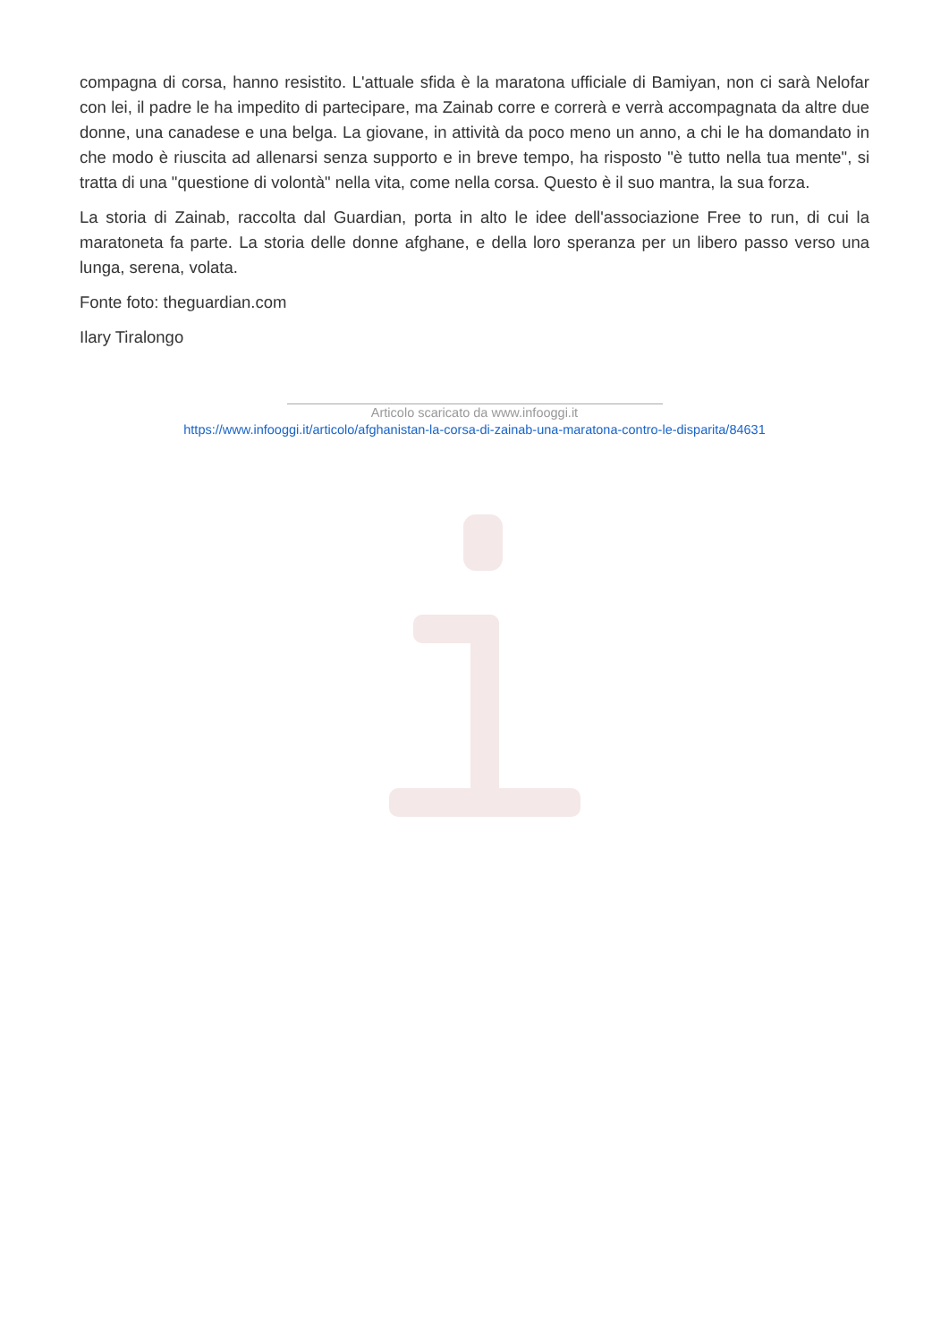compagna di corsa, hanno resistito. L'attuale sfida è la maratona ufficiale di Bamiyan, non ci sarà Nelofar con lei, il padre le ha impedito di partecipare, ma Zainab corre e correrà e verrà accompagnata da altre due donne, una canadese e una belga. La giovane, in attività da poco meno un anno, a chi le ha domandato in che modo è riuscita ad allenarsi senza supporto e in breve tempo, ha risposto "è tutto nella tua mente", si tratta di una "questione di volontà" nella vita, come nella corsa. Questo è il suo mantra, la sua forza.
La storia di Zainab, raccolta dal Guardian, porta in alto le idee dell'associazione Free to run, di cui la maratoneta fa parte. La storia delle donne afghane, e della loro speranza per un libero passo verso una lunga, serena, volata.
Fonte foto: theguardian.com
Ilary Tiralongo
Articolo scaricato da www.infooggi.it
https://www.infooggi.it/articolo/afghanistan-la-corsa-di-zainab-una-maratona-contro-le-disparita/84631